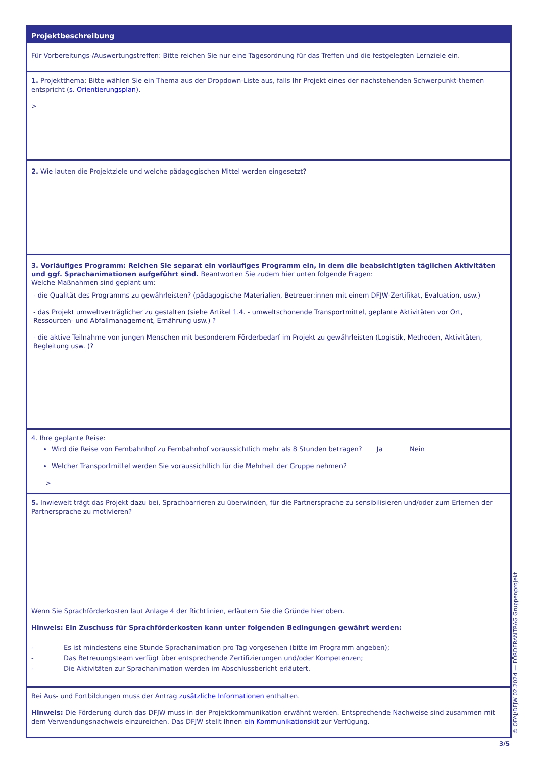Projektbeschreibung
Für Vorbereitungs-/Auswertungstreffen: Bitte reichen Sie nur eine Tagesordnung für das Treffen und die festgelegten Lernziele ein.
1. Projektthema: Bitte wählen Sie ein Thema aus der Dropdown-Liste aus, falls Ihr Projekt eines der nachstehenden Schwerpunkt-themen entspricht (s. Orientierungsplan).
>
2. Wie lauten die Projektziele und welche pädagogischen Mittel werden eingesetzt?
3. Vorläufiges Programm: Reichen Sie separat ein vorläufiges Programm ein, in dem die beabsichtigten täglichen Aktivitäten und ggf. Sprachanimationen aufgeführt sind. Beantworten Sie zudem hier unten folgende Fragen:
Welche Maßnahmen sind geplant um:
- die Qualität des Programms zu gewährleisten? (pädagogische Materialien, Betreuer:innen mit einem DFJW-Zertifikat, Evaluation, usw.)
- das Projekt umweltverträglicher zu gestalten (siehe Artikel 1.4. - umweltschonende Transportmittel, geplante Aktivitäten vor Ort, Ressourcen- und Abfallmanagement, Ernährung usw.) ?
- die aktive Teilnahme von jungen Menschen mit besonderem Förderbedarf im Projekt zu gewährleisten (Logistik, Methoden, Aktivitäten, Begleitung usw. )?
4. Ihre geplante Reise:
Wird die Reise von Fernbahnhof zu Fernbahnhof voraussichtlich mehr als 8 Stunden betragen? Ja Nein
Welcher Transportmittel werden Sie voraussichtlich für die Mehrheit der Gruppe nehmen?
>
5. Inwieweit trägt das Projekt dazu bei, Sprachbarrieren zu überwinden, für die Partnersprache zu sensibilisieren und/oder zum Erlernen der Partnersprache zu motivieren?
Wenn Sie Sprachförderkosten laut Anlage 4 der Richtlinien, erläutern Sie die Gründe hier oben.
Hinweis: Ein Zuschuss für Sprachförderkosten kann unter folgenden Bedingungen gewährt werden:
- Es ist mindestens eine Stunde Sprachanimation pro Tag vorgesehen (bitte im Programm angeben);
- Das Betreuungsteam verfügt über entsprechende Zertifizierungen und/oder Kompetenzen;
- Die Aktivitäten zur Sprachanimation werden im Abschlussbericht erläutert.
Bei Aus- und Fortbildungen muss der Antrag zusätzliche Informationen enthalten.
Hinweis: Die Förderung durch das DFJW muss in der Projektkommunikation erwähnt werden. Entsprechende Nachweise sind zusammen mit dem Verwendungsnachweis einzureichen. Das DFJW stellt Ihnen ein Kommunikationskit zur Verfügung.
© OFAJ/DFJW 02.2024 — FÖRDERANTRAG Gruppenprojekt
3/5